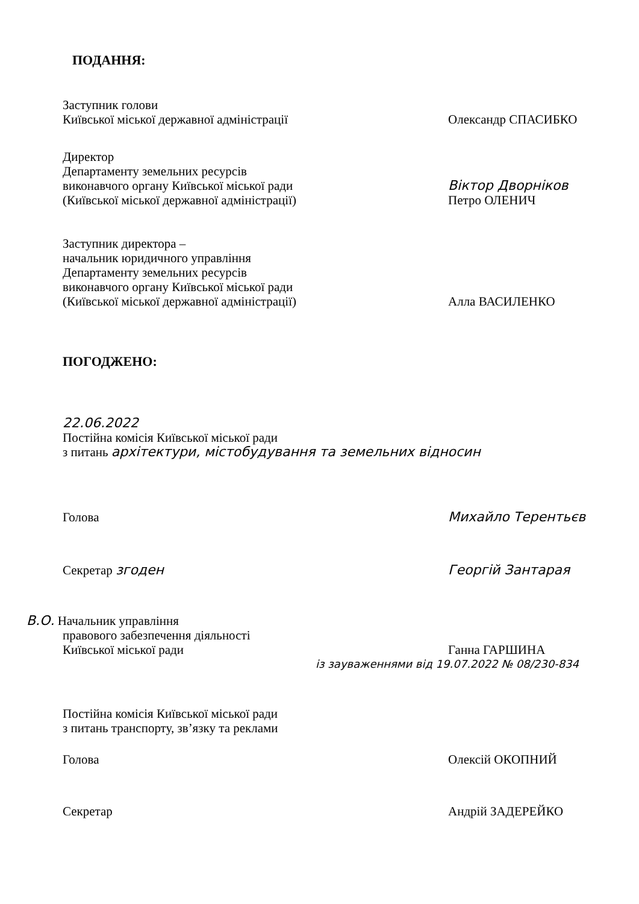ПОДАННЯ:
Заступник голови
Київської міської державної адміністрації
Олександр СПАСИБКО
Директор
Департаменту земельних ресурсів
виконавчого органу Київської міської ради
(Київської міської державної адміністрації)
Віктор Дворніков
Петро ОЛЕНИЧ
Заступник директора –
начальник юридичного управління
Департаменту земельних ресурсів
виконавчого органу Київської міської ради
(Київської міської державної адміністрації)
Алла ВАСИЛЕНКО
ПОГОДЖЕНО:
22.06.2022
Постійна комісія Київської міської ради
з питань архітектури, містобудування та земельних відносин
Голова Михайло Терентьєв
Секретар згоден Георгій Зантарая
В.О. Начальник управління
правового забезпечення діяльності
Київської міської ради
Ганна ГАРШИНА
із зауваженнями від 19.07.2022 № 08/230-834
Постійна комісія Київської міської ради
з питань транспорту, зв’язку та реклами
Голова Олексій ОКОПНИЙ
Секретар Андрій ЗАДЕРЕЙКО